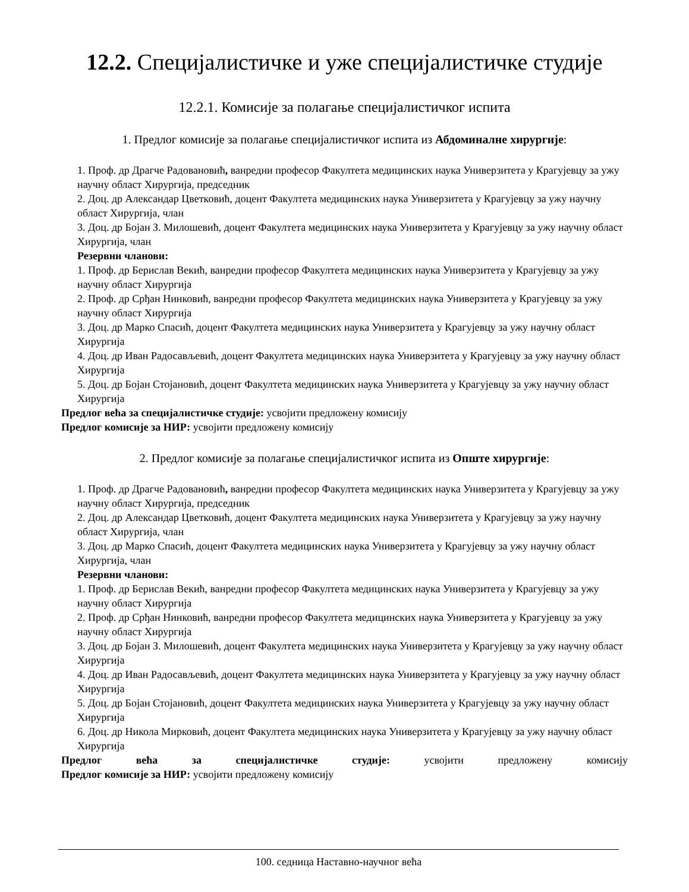12.2. Специјалистичке и уже специјалистичке студије
12.2.1. Комисије за полагање специјалистичког испита
1. Предлог комисије за полагање специјалистичког испита из Абдоминалне хирургије:
1. Проф. др Драгче Радовановић, ванредни професор Факултета медицинских наука Универзитета у Крагујевцу за ужу научну област Хирургија, председник
2. Доц. др Александар Цветковић, доцент Факултета медицинских наука Универзитета у Крагујевцу за ужу научну област Хирургија, члан
3. Доц. др Бојан З. Милошевић, доцент Факултета медицинских наука Универзитета у Крагујевцу за ужу научну област Хирургија, члан
Резервни чланови:
1. Проф. др Берислав Векић, ванредни професор Факултета медицинских наука Универзитета у Крагујевцу за ужу научну област Хирургија
2. Проф. др Срђан Нинковић, ванредни професор Факултета медицинских наука Универзитета у Крагујевцу за ужу научну област Хирургија
3. Доц. др Марко Спасић, доцент Факултета медицинских наука Универзитета у Крагујевцу за ужу научну област Хирургија
4. Доц. др Иван Радосављевић, доцент Факултета медицинских наука Универзитета у Крагујевцу за ужу научну област Хирургија
5. Доц. др Бојан Стојановић, доцент Факултета медицинских наука Универзитета у Крагујевцу за ужу научну област Хирургија
Предлог већа за специјалистичке студије: усвојити предложену комисију
Предлог комисије за НИР: усвојити предложену комисију
2. Предлог комисије за полагање специјалистичког испита из Опште хирургије:
1. Проф. др Драгче Радовановић, ванредни професор Факултета медицинских наука Универзитета у Крагујевцу за ужу научну област Хирургија, председник
2. Доц. др Александар Цветковић, доцент Факултета медицинских наука Универзитета у Крагујевцу за ужу научну област Хирургија, члан
3. Доц. др Марко Спасић, доцент Факултета медицинских наука Универзитета у Крагујевцу за ужу научну област Хирургија, члан
Резервни чланови:
1. Проф. др Берислав Векић, ванредни професор Факултета медицинских наука Универзитета у Крагујевцу за ужу научну област Хирургија
2. Проф. др Срђан Нинковић, ванредни професор Факултета медицинских наука Универзитета у Крагујевцу за ужу научну област Хирургија
3. Доц. др Бојан З. Милошевић, доцент Факултета медицинских наука Универзитета у Крагујевцу за ужу научну област Хирургија
4. Доц. др Иван Радосављевић, доцент Факултета медицинских наука Универзитета у Крагујевцу за ужу научну област Хирургија
5. Доц. др Бојан Стојановић, доцент Факултета медицинских наука Универзитета у Крагујевцу за ужу научну област Хирургија
6. Доц. др Никола Мирковић, доцент Факултета медицинских наука Универзитета у Крагујевцу за ужу научну област Хирургија
Предлог већа за специјалистичке студије: усвојити предложену комисију
Предлог комисије за НИР: усвојити предложену комисију
100. седница Наставно-научног већа